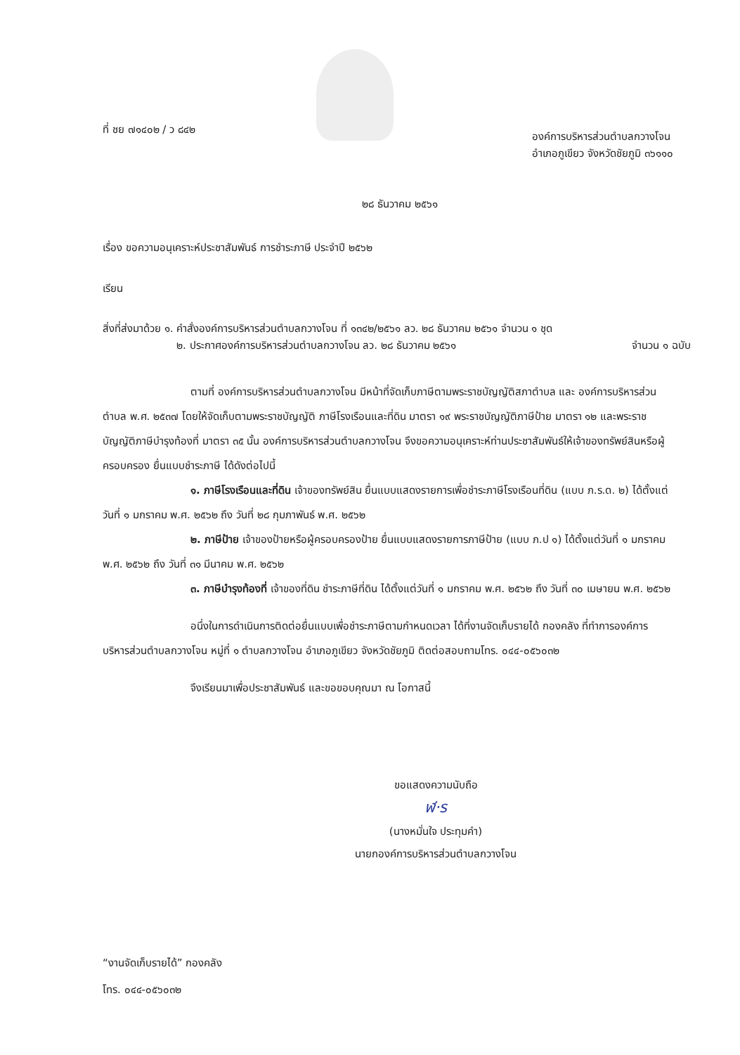ที่ ชย ๗๑๔๐๒ / ว ๘๔๒
องค์การบริหารส่วนตำบลกวางโจน
อำเภอภูเขียว จังหวัดชัยภูมิ ๓๖๑๑๐
๒๘ ธันวาคม ๒๕๖๑
เรื่อง ขอความอนุเคราะห์ประชาสัมพันธ์ การชำระภาษี ประจำปี ๒๕๖๒
เรียน
สิ่งที่ส่งมาด้วย ๑. คำสั่งองค์การบริหารส่วนตำบลกวางโจน ที่ ๑๓๔๒/๒๕๖๑ ลว. ๒๘ ธันวาคม ๒๕๖๑ จำนวน ๑ ชุด
๒. ประกาศองค์การบริหารส่วนตำบลกวางโจน ลว. ๒๘ ธันวาคม ๒๕๖๑ จำนวน ๑ ฉบับ
ตามที่ องค์การบริหารส่วนตำบลกวางโจน มีหน้าที่จัดเก็บภาษีตามพระราชบัญญัติสภาตำบล และ องค์การบริหารส่วนตำบล พ.ศ. ๒๕๓๗ โดยให้จัดเก็บตามพระราชบัญญัติ ภาษีโรงเรือนและที่ดิน มาตรา ๑๙ พระราชบัญญัติภาษีป้าย มาตรา ๑๒ และพระราชบัญญัติภาษีบำรุงท้องที่ มาตรา ๓๕ นั้น องค์การบริหารส่วนตำบลกวางโจน จึงขอความอนุเคราะห์ท่านประชาสัมพันธ์ให้เจ้าของทรัพย์สินหรือผู้ครอบครอง ยื่นแบบชำระภาษี ได้ดังต่อไปนี้
๑. ภาษีโรงเรือนและที่ดิน เจ้าของทรัพย์สิน ยื่นแบบแสดงรายการเพื่อชำระภาษีโรงเรือนที่ดิน (แบบ ภ.ร.ด. ๒) ได้ตั้งแต่วันที่ ๑ มกราคม พ.ศ. ๒๕๖๒ ถึง วันที่ ๒๘ กุมภาพันธ์ พ.ศ. ๒๕๖๒
๒. ภาษีป้าย เจ้าของป้ายหรือผู้ครอบครองป้าย ยื่นแบบแสดงรายการภาษีป้าย (แบบ ภ.ป ๑) ได้ตั้งแต่วันที่ ๑ มกราคม พ.ศ. ๒๕๖๒ ถึง วันที่ ๓๑ มีนาคม พ.ศ. ๒๕๖๒
๓. ภาษีบำรุงท้องที่ เจ้าของที่ดิน ชำระภาษีที่ดิน ได้ตั้งแต่วันที่ ๑ มกราคม พ.ศ. ๒๕๖๒ ถึง วันที่ ๓๐ เมษายน พ.ศ. ๒๕๖๒
อนึ่งในการดำเนินการติดต่อยื่นแบบเพื่อชำระภาษีตามกำหนดเวลา ได้ที่งานจัดเก็บรายได้ กองคลัง ที่ทำการองค์การบริหารส่วนตำบลกวางโจน หมู่ที่ ๑ ตำบลกวางโจน อำเภอภูเขียว จังหวัดชัยภูมิ ติดต่อสอบถามโทร. ๐๔๔-๐๕๖๐๓๒
จึงเรียนมาเพื่อประชาสัมพันธ์ และขอขอบคุณมา ณ โอกาสนี้
ขอแสดงความนับถือ
ฬ·ร
(นางหมั่นใจ ประทุมคำ)
นายกองค์การบริหารส่วนตำบลกวางโจน
“งานจัดเก็บรายได้” กองคลัง
โทร. ๐๔๔-๐๕๖๐๓๒